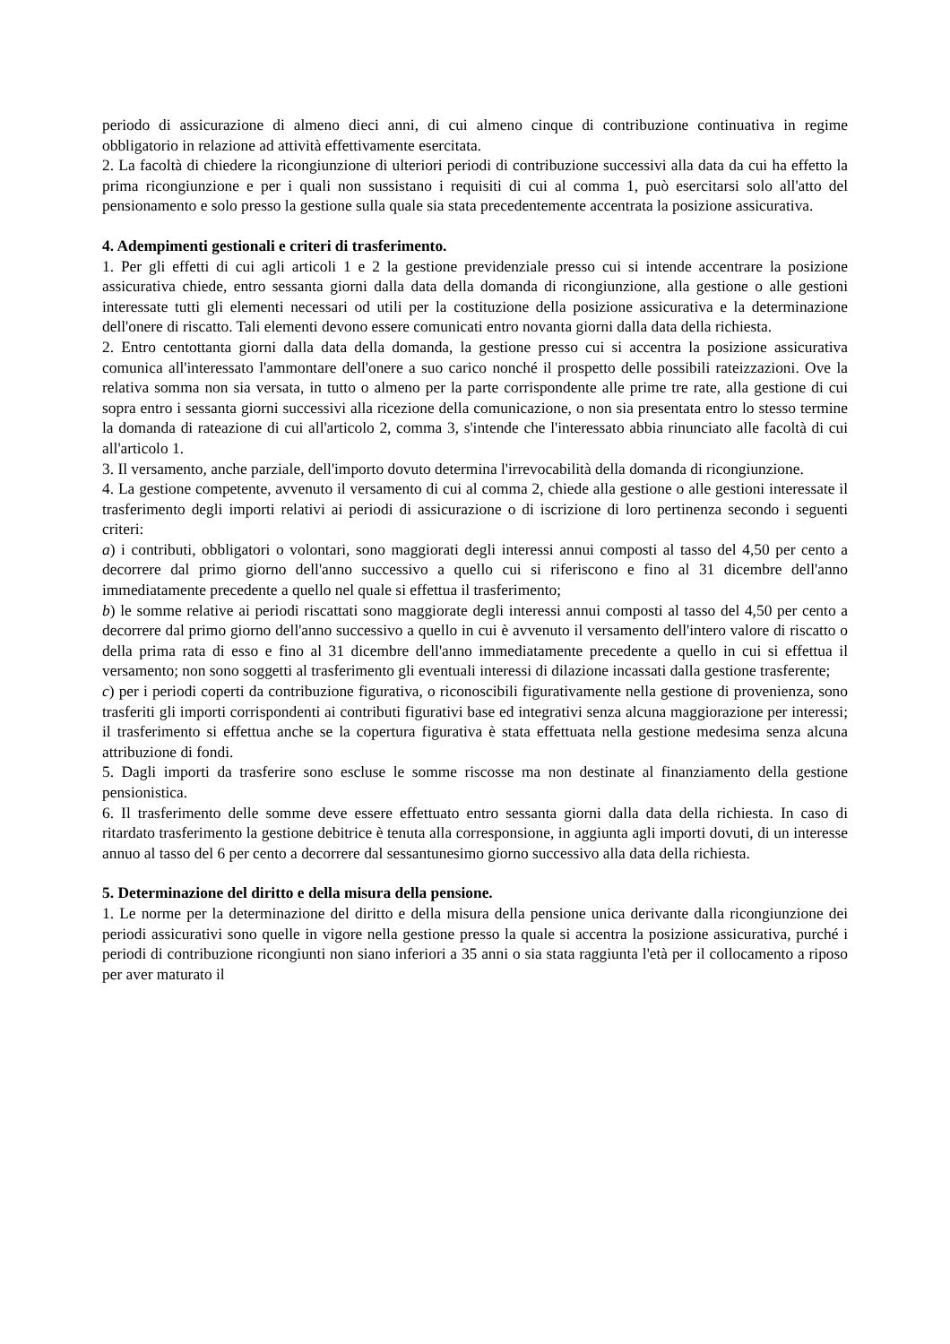periodo di assicurazione di almeno dieci anni, di cui almeno cinque di contribuzione continuativa in regime obbligatorio in relazione ad attività effettivamente esercitata.
2. La facoltà di chiedere la ricongiunzione di ulteriori periodi di contribuzione successivi alla data da cui ha effetto la prima ricongiunzione e per i quali non sussistano i requisiti di cui al comma 1, può esercitarsi solo all'atto del pensionamento e solo presso la gestione sulla quale sia stata precedentemente accentrata la posizione assicurativa.
4. Adempimenti gestionali e criteri di trasferimento.
1. Per gli effetti di cui agli articoli 1 e 2 la gestione previdenziale presso cui si intende accentrare la posizione assicurativa chiede, entro sessanta giorni dalla data della domanda di ricongiunzione, alla gestione o alle gestioni interessate tutti gli elementi necessari od utili per la costituzione della posizione assicurativa e la determinazione dell'onere di riscatto. Tali elementi devono essere comunicati entro novanta giorni dalla data della richiesta.
2. Entro centottanta giorni dalla data della domanda, la gestione presso cui si accentra la posizione assicurativa comunica all'interessato l'ammontare dell'onere a suo carico nonché il prospetto delle possibili rateizzazioni. Ove la relativa somma non sia versata, in tutto o almeno per la parte corrispondente alle prime tre rate, alla gestione di cui sopra entro i sessanta giorni successivi alla ricezione della comunicazione, o non sia presentata entro lo stesso termine la domanda di rateazione di cui all'articolo 2, comma 3, s'intende che l'interessato abbia rinunciato alle facoltà di cui all'articolo 1.
3. Il versamento, anche parziale, dell'importo dovuto determina l'irrevocabilità della domanda di ricongiunzione.
4. La gestione competente, avvenuto il versamento di cui al comma 2, chiede alla gestione o alle gestioni interessate il trasferimento degli importi relativi ai periodi di assicurazione o di iscrizione di loro pertinenza secondo i seguenti criteri:
a) i contributi, obbligatori o volontari, sono maggiorati degli interessi annui composti al tasso del 4,50 per cento a decorrere dal primo giorno dell'anno successivo a quello cui si riferiscono e fino al 31 dicembre dell'anno immediatamente precedente a quello nel quale si effettua il trasferimento;
b) le somme relative ai periodi riscattati sono maggiorate degli interessi annui composti al tasso del 4,50 per cento a decorrere dal primo giorno dell'anno successivo a quello in cui è avvenuto il versamento dell'intero valore di riscatto o della prima rata di esso e fino al 31 dicembre dell'anno immediatamente precedente a quello in cui si effettua il versamento; non sono soggetti al trasferimento gli eventuali interessi di dilazione incassati dalla gestione trasferente;
c) per i periodi coperti da contribuzione figurativa, o riconoscibili figurativamente nella gestione di provenienza, sono trasferiti gli importi corrispondenti ai contributi figurativi base ed integrativi senza alcuna maggiorazione per interessi; il trasferimento si effettua anche se la copertura figurativa è stata effettuata nella gestione medesima senza alcuna attribuzione di fondi.
5. Dagli importi da trasferire sono escluse le somme riscosse ma non destinate al finanziamento della gestione pensionistica.
6. Il trasferimento delle somme deve essere effettuato entro sessanta giorni dalla data della richiesta. In caso di ritardato trasferimento la gestione debitrice è tenuta alla corresponsione, in aggiunta agli importi dovuti, di un interesse annuo al tasso del 6 per cento a decorrere dal sessantunesimo giorno successivo alla data della richiesta.
5. Determinazione del diritto e della misura della pensione.
1. Le norme per la determinazione del diritto e della misura della pensione unica derivante dalla ricongiunzione dei periodi assicurativi sono quelle in vigore nella gestione presso la quale si accentra la posizione assicurativa, purché i periodi di contribuzione ricongiunti non siano inferiori a 35 anni o sia stata raggiunta l'età per il collocamento a riposo per aver maturato il